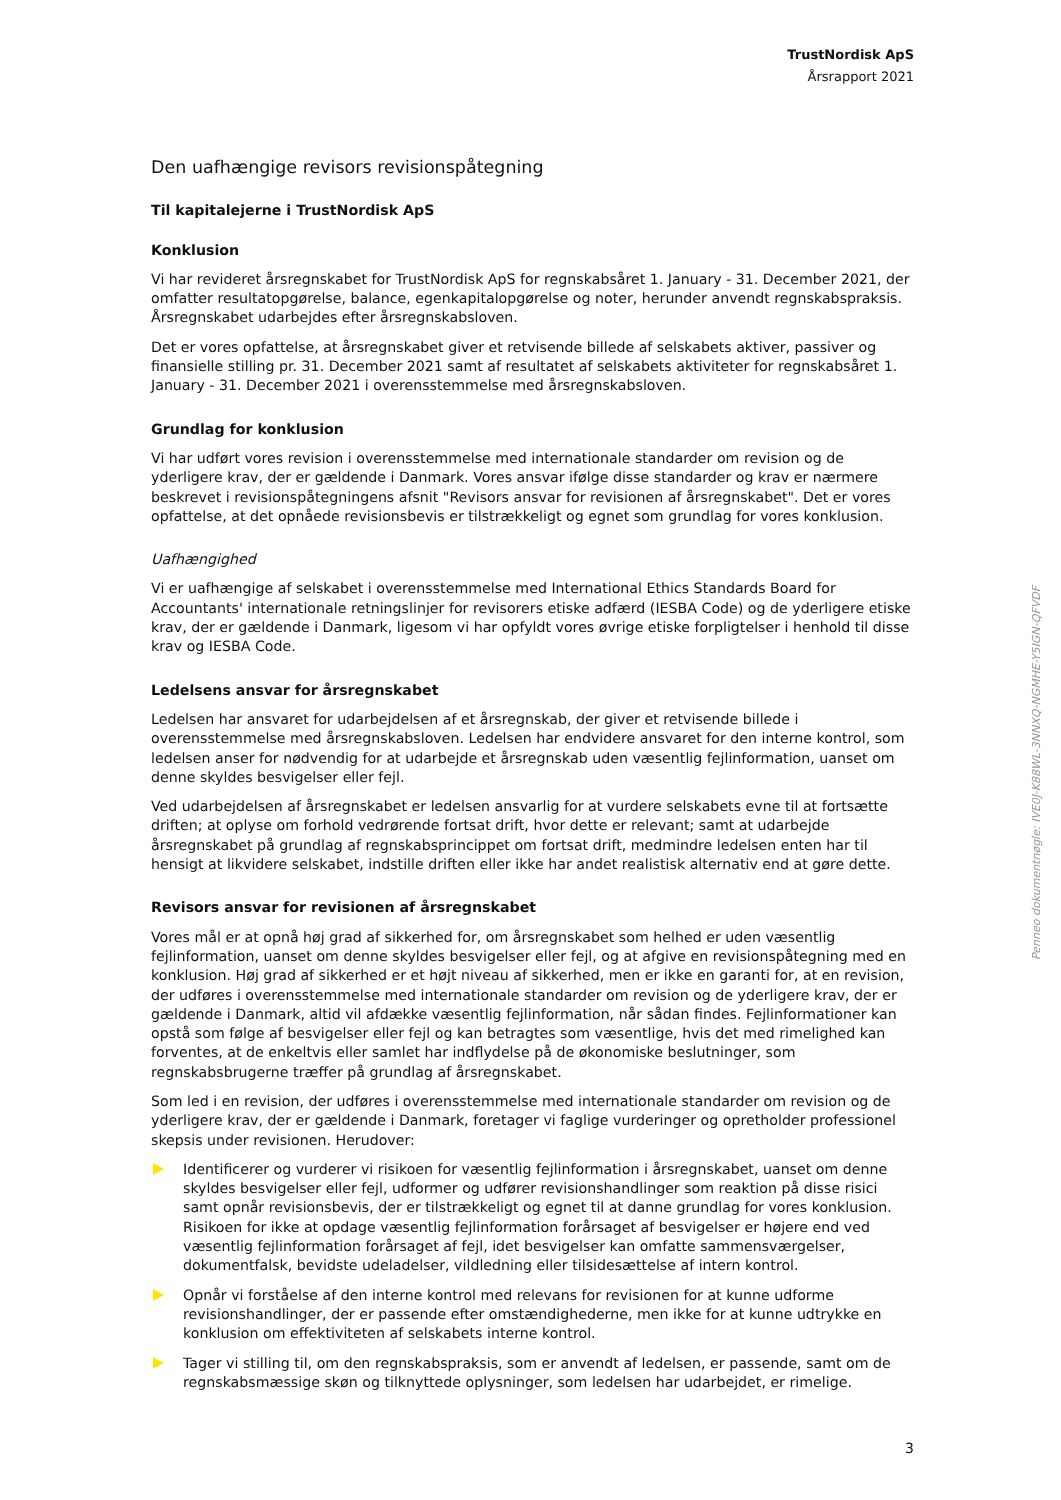TrustNordisk ApS
Årsrapport 2021
Den uafhængige revisors revisionspåtegning
Til kapitalejerne i TrustNordisk ApS
Konklusion
Vi har revideret årsregnskabet for TrustNordisk ApS for regnskabsåret 1. January - 31. December 2021, der omfatter resultatopgørelse, balance, egenkapitalopgørelse og noter, herunder anvendt regnskabspraksis. Årsregnskabet udarbejdes efter årsregnskabsloven.
Det er vores opfattelse, at årsregnskabet giver et retvisende billede af selskabets aktiver, passiver og finansielle stilling pr. 31. December 2021 samt af resultatet af selskabets aktiviteter for regnskabsåret 1. January - 31. December 2021 i overensstemmelse med årsregnskabsloven.
Grundlag for konklusion
Vi har udført vores revision i overensstemmelse med internationale standarder om revision og de yderligere krav, der er gældende i Danmark. Vores ansvar ifølge disse standarder og krav er nærmere beskrevet i revisionspåtegningens afsnit "Revisors ansvar for revisionen af årsregnskabet". Det er vores opfattelse, at det opnåede revisionsbevis er tilstrækkeligt og egnet som grundlag for vores konklusion.
Uafhængighed
Vi er uafhængige af selskabet i overensstemmelse med International Ethics Standards Board for Accountants' internationale retningslinjer for revisorers etiske adfærd (IESBA Code) og de yderligere etiske krav, der er gældende i Danmark, ligesom vi har opfyldt vores øvrige etiske forpligtelser i henhold til disse krav og IESBA Code.
Ledelsens ansvar for årsregnskabet
Ledelsen har ansvaret for udarbejdelsen af et årsregnskab, der giver et retvisende billede i overensstemmelse med årsregnskabsloven. Ledelsen har endvidere ansvaret for den interne kontrol, som ledelsen anser for nødvendig for at udarbejde et årsregnskab uden væsentlig fejlinformation, uanset om denne skyldes besvigelser eller fejl.
Ved udarbejdelsen af årsregnskabet er ledelsen ansvarlig for at vurdere selskabets evne til at fortsætte driften; at oplyse om forhold vedrørende fortsat drift, hvor dette er relevant; samt at udarbejde årsregnskabet på grundlag af regnskabsprincippet om fortsat drift, medmindre ledelsen enten har til hensigt at likvidere selskabet, indstille driften eller ikke har andet realistisk alternativ end at gøre dette.
Revisors ansvar for revisionen af årsregnskabet
Vores mål er at opnå høj grad af sikkerhed for, om årsregnskabet som helhed er uden væsentlig fejlinformation, uanset om denne skyldes besvigelser eller fejl, og at afgive en revisionspåtegning med en konklusion. Høj grad af sikkerhed er et højt niveau af sikkerhed, men er ikke en garanti for, at en revision, der udføres i overensstemmelse med internationale standarder om revision og de yderligere krav, der er gældende i Danmark, altid vil afdække væsentlig fejlinformation, når sådan findes. Fejlinformationer kan opstå som følge af besvigelser eller fejl og kan betragtes som væsentlige, hvis det med rimelighed kan forventes, at de enkeltvis eller samlet har indflydelse på de økonomiske beslutninger, som regnskabsbrugerne træffer på grundlag af årsregnskabet.
Som led i en revision, der udføres i overensstemmelse med internationale standarder om revision og de yderligere krav, der er gældende i Danmark, foretager vi faglige vurderinger og opretholder professionel skepsis under revisionen. Herudover:
Identificerer og vurderer vi risikoen for væsentlig fejlinformation i årsregnskabet, uanset om denne skyldes besvigelser eller fejl, udformer og udfører revisionshandlinger som reaktion på disse risici samt opnår revisionsbevis, der er tilstrækkeligt og egnet til at danne grundlag for vores konklusion. Risikoen for ikke at opdage væsentlig fejlinformation forårsaget af besvigelser er højere end ved væsentlig fejlinformation forårsaget af fejl, idet besvigelser kan omfatte sammensværgelser, dokumentfalsk, bevidste udeladelser, vildledning eller tilsidesættelse af intern kontrol.
Opnår vi forståelse af den interne kontrol med relevans for revisionen for at kunne udforme revisionshandlinger, der er passende efter omstændighederne, men ikke for at kunne udtrykke en konklusion om effektiviteten af selskabets interne kontrol.
Tager vi stilling til, om den regnskabspraksis, som er anvendt af ledelsen, er passende, samt om de regnskabsmæssige skøn og tilknyttede oplysninger, som ledelsen har udarbejdet, er rimelige.
Penneo dokumentnøgle: IVE0J-K88WL-3NNXQ-NGMHE-Y5IGN-QFVDF
3